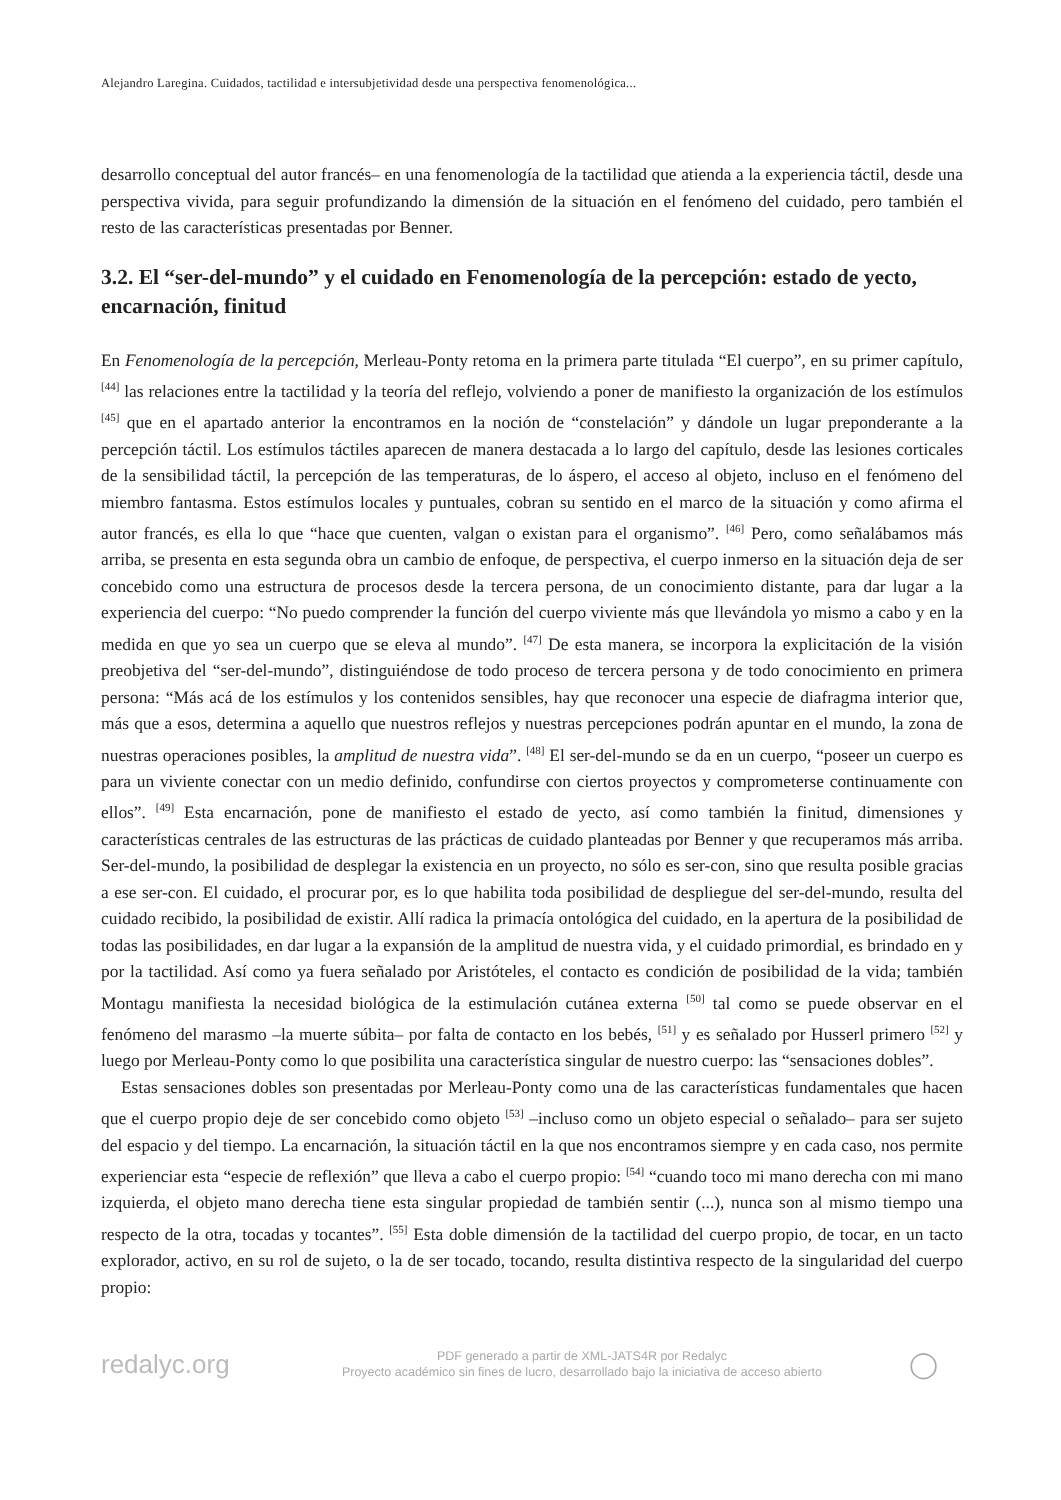Alejandro Laregina. Cuidados, tactilidad e intersubjetividad desde una perspectiva fenomenológica...
desarrollo conceptual del autor francés– en una fenomenología de la tactilidad que atienda a la experiencia táctil, desde una perspectiva vivida, para seguir profundizando la dimensión de la situación en el fenómeno del cuidado, pero también el resto de las características presentadas por Benner.
3.2. El “ser-del-mundo” y el cuidado en Fenomenología de la percepción: estado de yecto, encarnación, finitud
En Fenomenología de la percepción, Merleau-Ponty retoma en la primera parte titulada “El cuerpo”, en su primer capítulo, <sup>[44]</sup> las relaciones entre la tactilidad y la teoría del reflejo, volviendo a poner de manifiesto la organización de los estímulos <sup>[45]</sup> que en el apartado anterior la encontramos en la noción de “constelación” y dándole un lugar preponderante a la percepción táctil. Los estímulos táctiles aparecen de manera destacada a lo largo del capítulo, desde las lesiones corticales de la sensibilidad táctil, la percepción de las temperaturas, de lo áspero, el acceso al objeto, incluso en el fenómeno del miembro fantasma. Estos estímulos locales y puntuales, cobran su sentido en el marco de la situación y como afirma el autor francés, es ella lo que “hace que cuenten, valgan o existan para el organismo”. <sup>[46]</sup> Pero, como señalábamos más arriba, se presenta en esta segunda obra un cambio de enfoque, de perspectiva, el cuerpo inmerso en la situación deja de ser concebido como una estructura de procesos desde la tercera persona, de un conocimiento distante, para dar lugar a la experiencia del cuerpo: “No puedo comprender la función del cuerpo viviente más que llevándola yo mismo a cabo y en la medida en que yo sea un cuerpo que se eleva al mundo”. <sup>[47]</sup> De esta manera, se incorpora la explicitación de la visión preobjetiva del “ser-del-mundo”, distinguiéndose de todo proceso de tercera persona y de todo conocimiento en primera persona: “Más acá de los estímulos y los contenidos sensibles, hay que reconocer una especie de diafragma interior que, más que a esos, determina a aquello que nuestros reflejos y nuestras percepciones podrán apuntar en el mundo, la zona de nuestras operaciones posibles, la amplitud de nuestra vida”. <sup>[48]</sup> El ser-del-mundo se da en un cuerpo, “poseer un cuerpo es para un viviente conectar con un medio definido, confundirse con ciertos proyectos y comprometerse continuamente con ellos”. <sup>[49]</sup> Esta encarnación, pone de manifiesto el estado de yecto, así como también la finitud, dimensiones y características centrales de las estructuras de las prácticas de cuidado planteadas por Benner y que recuperamos más arriba. Ser-del-mundo, la posibilidad de desplegar la existencia en un proyecto, no sólo es ser-con, sino que resulta posible gracias a ese ser-con. El cuidado, el procurar por, es lo que habilita toda posibilidad de despliegue del ser-del-mundo, resulta del cuidado recibido, la posibilidad de existir. Allí radica la primacía ontológica del cuidado, en la apertura de la posibilidad de todas las posibilidades, en dar lugar a la expansión de la amplitud de nuestra vida, y el cuidado primordial, es brindado en y por la tactilidad. Así como ya fuera señalado por Aristóteles, el contacto es condición de posibilidad de la vida; también Montagu manifiesta la necesidad biológica de la estimulación cutánea externa <sup>[50]</sup> tal como se puede observar en el fenómeno del marasmo –la muerte súbita– por falta de contacto en los bebés, <sup>[51]</sup> y es señalado por Husserl primero <sup>[52]</sup> y luego por Merleau-Ponty como lo que posibilita una característica singular de nuestro cuerpo: las “sensaciones dobles”.
Estas sensaciones dobles son presentadas por Merleau-Ponty como una de las características fundamentales que hacen que el cuerpo propio deje de ser concebido como objeto <sup>[53]</sup> –incluso como un objeto especial o señalado– para ser sujeto del espacio y del tiempo. La encarnación, la situación táctil en la que nos encontramos siempre y en cada caso, nos permite experienciar esta “especie de reflexión” que lleva a cabo el cuerpo propio: <sup>[54]</sup> “cuando toco mi mano derecha con mi mano izquierda, el objeto mano derecha tiene esta singular propiedad de también sentir (...), nunca son al mismo tiempo una respecto de la otra, tocadas y tocantes”. <sup>[55]</sup> Esta doble dimensión de la tactilidad del cuerpo propio, de tocar, en un tacto explorador, activo, en su rol de sujeto, o la de ser tocado, tocando, resulta distintiva respecto de la singularidad del cuerpo propio:
redalyc.org
PDF generado a partir de XML-JATS4R por Redalyc
Proyecto académico sin fines de lucro, desarrollado bajo la iniciativa de acceso abierto
◯